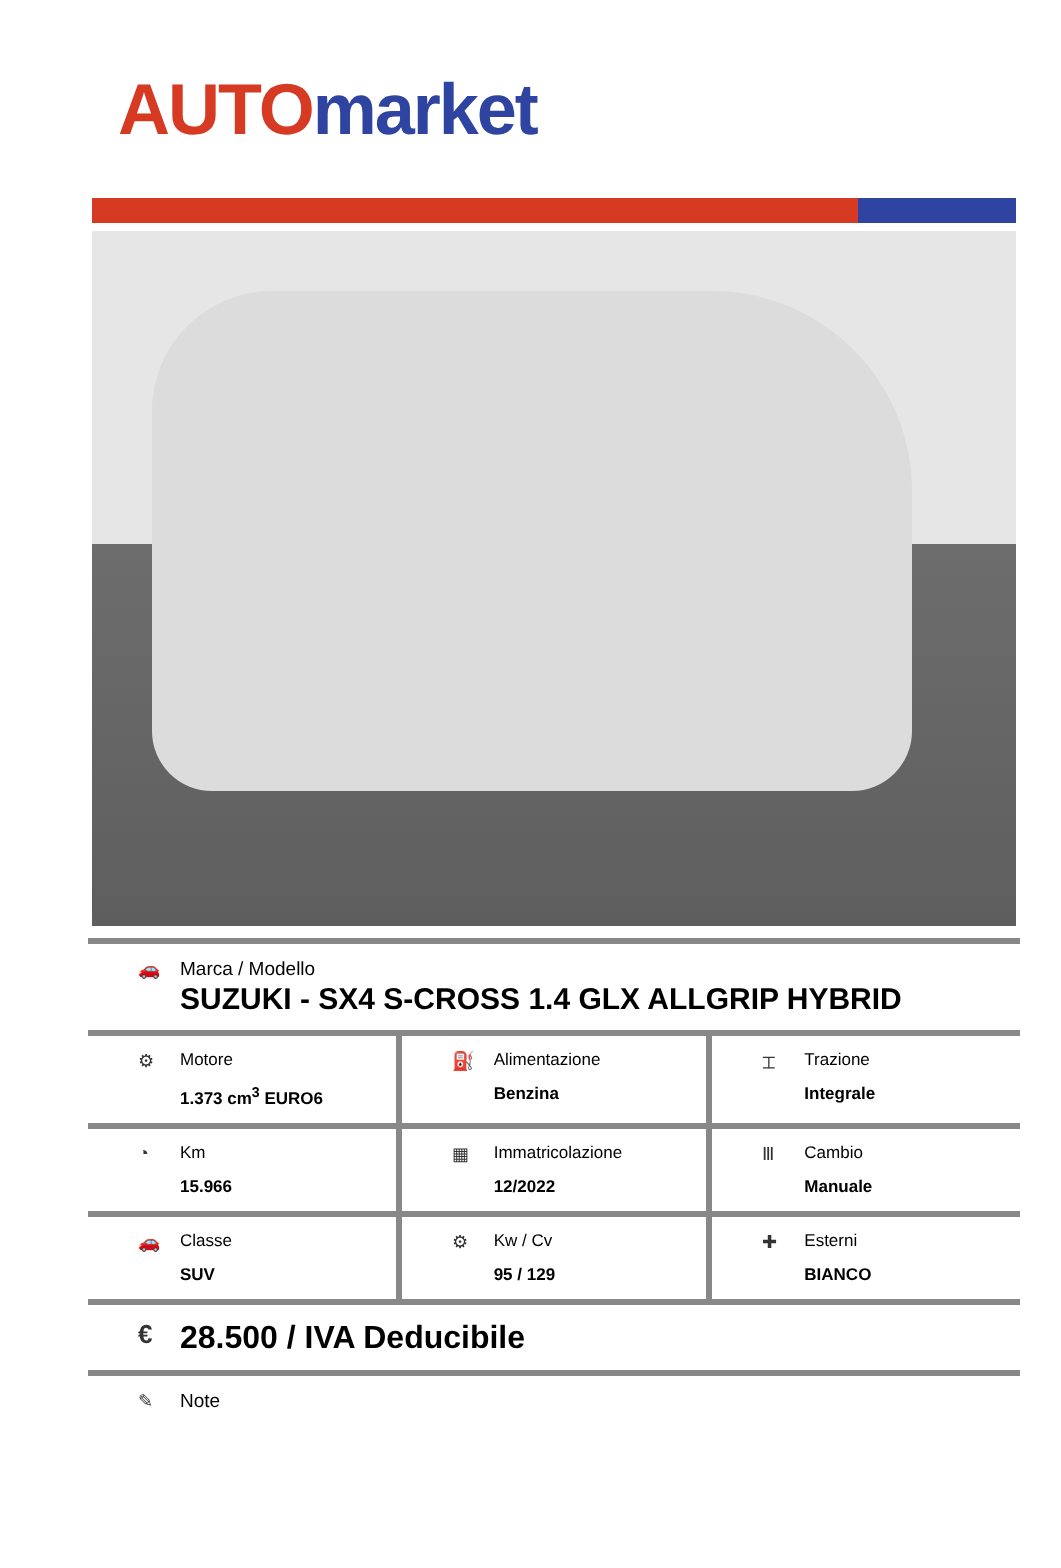AUTO market
| 🚗 Marca / Modello SUZUKI - SX4 S-CROSS 1.4 GLX ALLGRIP HYBRID | | |
| ⚙ Motore 1.373 cm<sup>3</sup> EURO6 | ⛽ Alimentazione Benzina | ⌶ Trazione Integrale |
| ◔ Km 15.966 | ▦ Immatricolazione 12/2022 | Ⅲ Cambio Manuale |
| 🚗 Classe SUV | ⚙ Kw / Cv 95 / 129 | ✚ Esterni BIANCO |
| € 28.500 / IVA Deducibile | | |
✎ Note